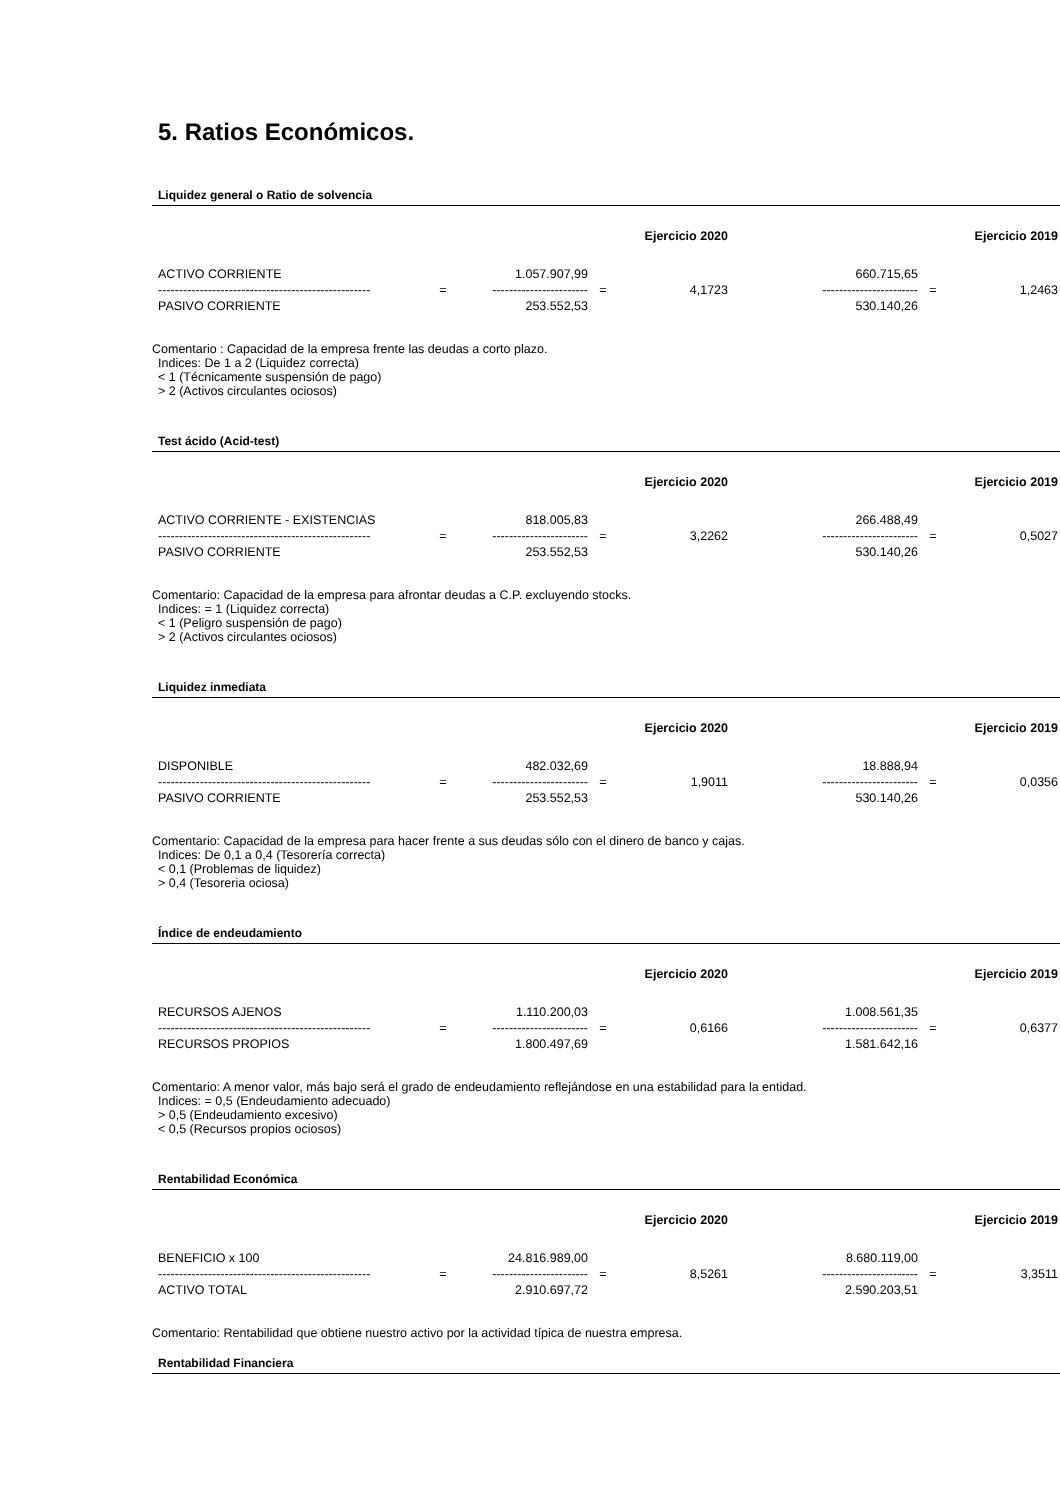5. Ratios Económicos.
Liquidez general o Ratio de solvencia
| | | | | Ejercicio 2020 | | | Ejercicio 2019 |
| ACTIVO CORRIENTE | | 1.057.907,99 | | | 660.715,65 | | |
| --------------------------------------------------- | = | ----------------------- | = | 4,1723 | ----------------------- | = | 1,2463 |
| PASIVO CORRIENTE | | 253.552,53 | | | 530.140,26 | | |
Comentario : Capacidad de la empresa frente las deudas a corto plazo.
Indices: De 1 a 2 (Liquidez correcta)
< 1 (Técnicamente suspensión de pago)
> 2 (Activos circulantes ociosos)
Test ácido (Acid-test)
| | | | | Ejercicio 2020 | | | Ejercicio 2019 |
| ACTIVO CORRIENTE - EXISTENCIAS | | 818.005,83 | | | 266.488,49 | | |
| --------------------------------------------------- | = | ----------------------- | = | 3,2262 | ----------------------- | = | 0,5027 |
| PASIVO CORRIENTE | | 253.552,53 | | | 530.140,26 | | |
Comentario: Capacidad de la empresa para afrontar deudas a C.P. excluyendo stocks.
Indices: = 1 (Liquidez correcta)
< 1 (Peligro suspensión de pago)
> 2 (Activos circulantes ociosos)
Liquidez inmediata
| | | | | Ejercicio 2020 | | | Ejercicio 2019 |
| DISPONIBLE | | 482.032,69 | | | 18.888,94 | | |
| --------------------------------------------------- | = | ----------------------- | = | 1,9011 | ----------------------- | = | 0,0356 |
| PASIVO CORRIENTE | | 253.552,53 | | | 530.140,26 | | |
Comentario: Capacidad de la empresa para hacer frente a sus deudas sólo con el dinero de banco y cajas.
Indices: De 0,1 a 0,4 (Tesorería correcta)
< 0,1 (Problemas de liquidez)
> 0,4 (Tesoreria ociosa)
Índice de endeudamiento
| | | | | Ejercicio 2020 | | | Ejercicio 2019 |
| RECURSOS AJENOS | | 1.110.200,03 | | | 1.008.561,35 | | |
| --------------------------------------------------- | = | ----------------------- | = | 0,6166 | ----------------------- | = | 0,6377 |
| RECURSOS PROPIOS | | 1.800.497,69 | | | 1.581.642,16 | | |
Comentario: A menor valor, más bajo será el grado de endeudamiento reflejándose en una estabilidad para la entidad.
Indices: = 0,5 (Endeudamiento adecuado)
> 0,5 (Endeudamiento excesivo)
< 0,5 (Recursos propios ociosos)
Rentabilidad Económica
| | | | | Ejercicio 2020 | | | Ejercicio 2019 |
| BENEFICIO x 100 | | 24.816.989,00 | | | 8.680.119,00 | | |
| --------------------------------------------------- | = | ----------------------- | = | 8,5261 | ----------------------- | = | 3,3511 |
| ACTIVO TOTAL | | 2.910.697,72 | | | 2.590.203,51 | | |
Comentario: Rentabilidad que obtiene nuestro activo por la actividad típica de nuestra empresa.
Rentabilidad Financiera